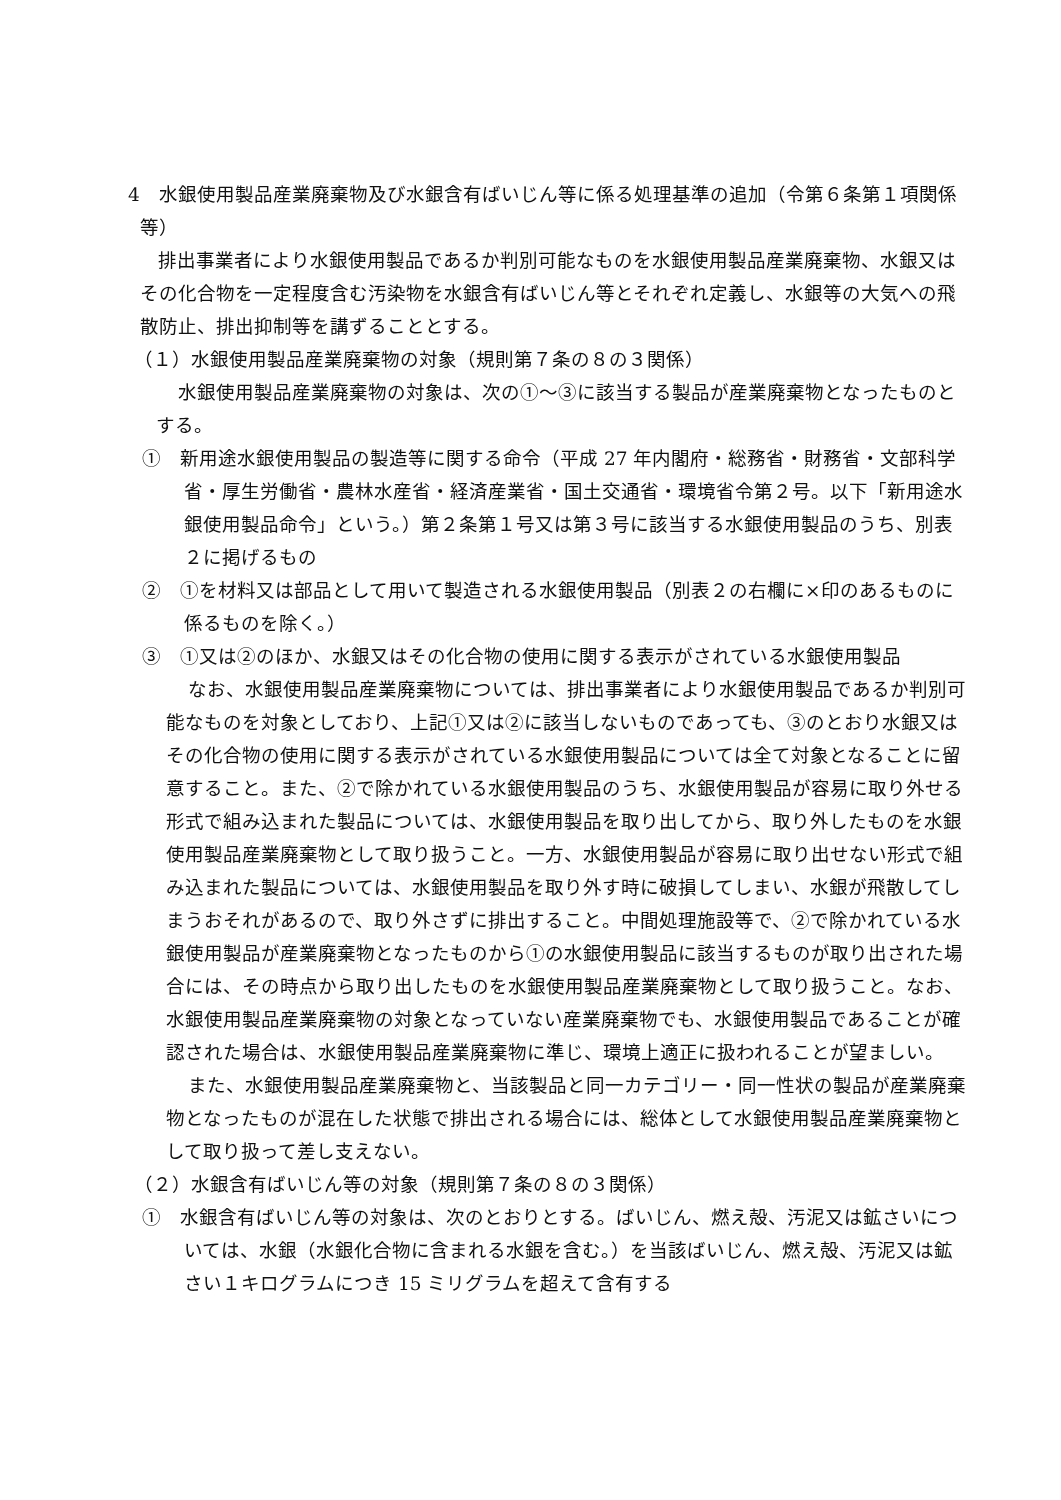4　水銀使用製品産業廃棄物及び水銀含有ばいじん等に係る処理基準の追加（令第６条第１項関係等）
排出事業者により水銀使用製品であるか判別可能なものを水銀使用製品産業廃棄物、水銀又はその化合物を一定程度含む汚染物を水銀含有ばいじん等とそれぞれ定義し、水銀等の大気への飛散防止、排出抑制等を講ずることとする。
（１）水銀使用製品産業廃棄物の対象（規則第７条の８の３関係）
水銀使用製品産業廃棄物の対象は、次の①～③に該当する製品が産業廃棄物となったものとする。
①　新用途水銀使用製品の製造等に関する命令（平成 27 年内閣府・総務省・財務省・文部科学省・厚生労働省・農林水産省・経済産業省・国土交通省・環境省令第２号。以下「新用途水銀使用製品命令」という。）第２条第１号又は第３号に該当する水銀使用製品のうち、別表２に掲げるもの
②　①を材料又は部品として用いて製造される水銀使用製品（別表２の右欄に×印のあるものに係るものを除く。）
③　①又は②のほか、水銀又はその化合物の使用に関する表示がされている水銀使用製品
なお、水銀使用製品産業廃棄物については、排出事業者により水銀使用製品であるか判別可能なものを対象としており、上記①又は②に該当しないものであっても、③のとおり水銀又はその化合物の使用に関する表示がされている水銀使用製品については全て対象となることに留意すること。また、②で除かれている水銀使用製品のうち、水銀使用製品が容易に取り外せる形式で組み込まれた製品については、水銀使用製品を取り出してから、取り外したものを水銀使用製品産業廃棄物として取り扱うこと。一方、水銀使用製品が容易に取り出せない形式で組み込まれた製品については、水銀使用製品を取り外す時に破損してしまい、水銀が飛散してしまうおそれがあるので、取り外さずに排出すること。中間処理施設等で、②で除かれている水銀使用製品が産業廃棄物となったものから①の水銀使用製品に該当するものが取り出された場合には、その時点から取り出したものを水銀使用製品産業廃棄物として取り扱うこと。なお、水銀使用製品産業廃棄物の対象となっていない産業廃棄物でも、水銀使用製品であることが確認された場合は、水銀使用製品産業廃棄物に準じ、環境上適正に扱われることが望ましい。
また、水銀使用製品産業廃棄物と、当該製品と同一カテゴリー・同一性状の製品が産業廃棄物となったものが混在した状態で排出される場合には、総体として水銀使用製品産業廃棄物として取り扱って差し支えない。
（２）水銀含有ばいじん等の対象（規則第７条の８の３関係）
①　水銀含有ばいじん等の対象は、次のとおりとする。ばいじん、燃え殻、汚泥又は鉱さいについては、水銀（水銀化合物に含まれる水銀を含む。）を当該ばいじん、燃え殻、汚泥又は鉱さい１キログラムにつき 15 ミリグラムを超えて含有する